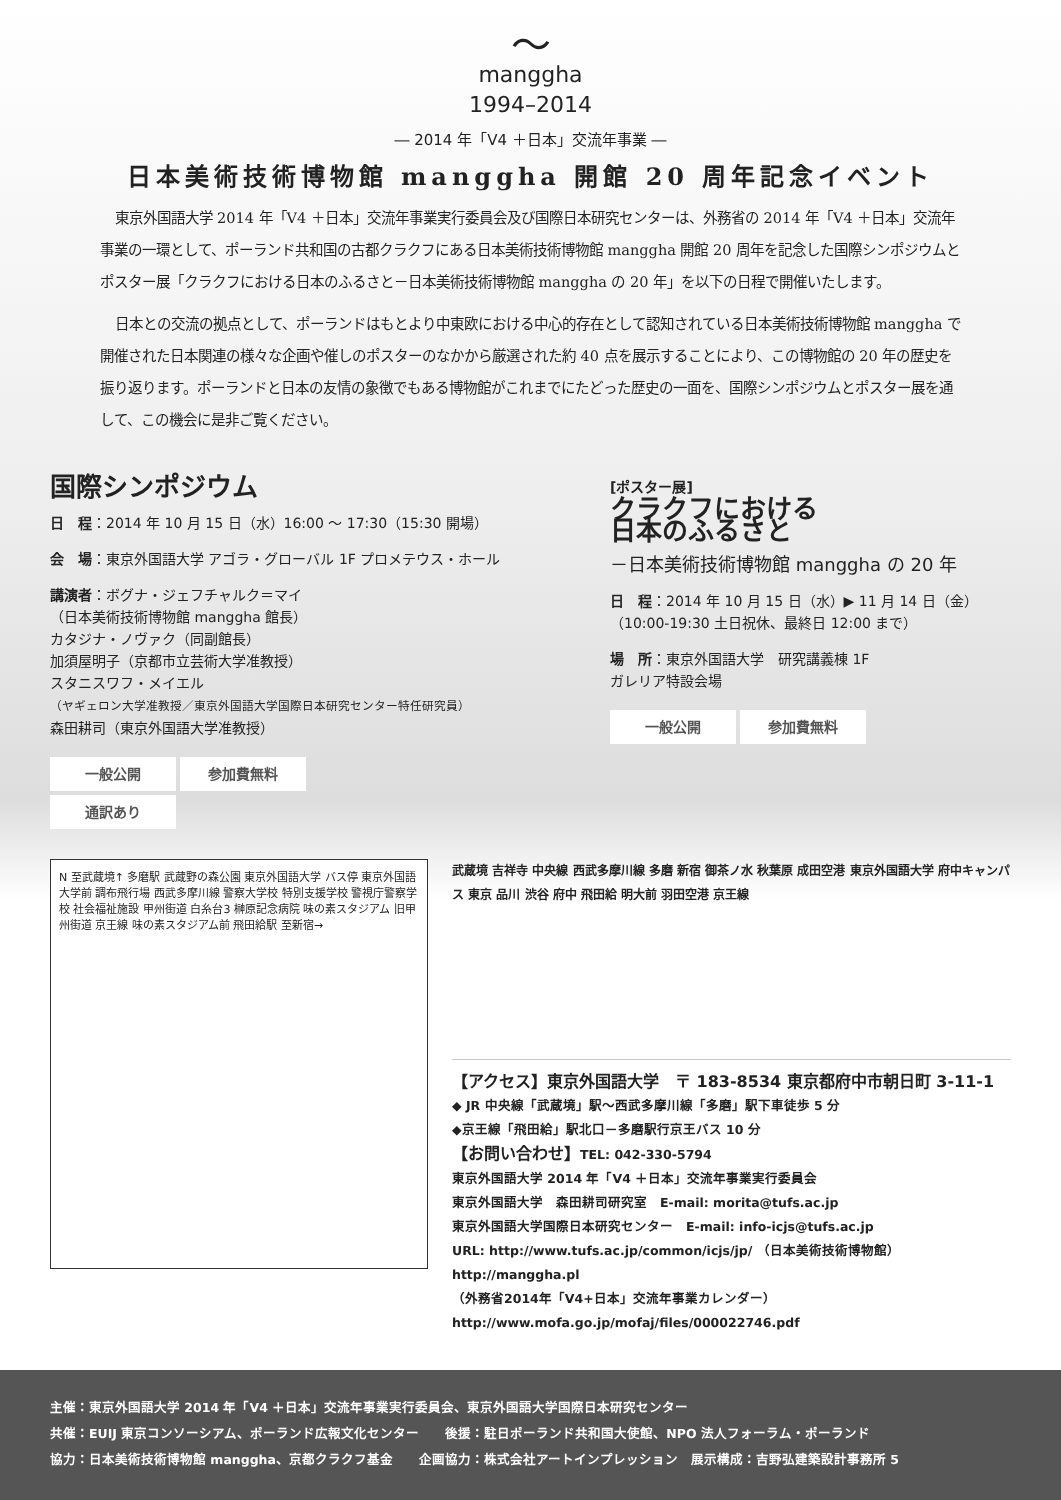〜
manggha
1994–2014
― 2014 年「V4 ＋日本」交流年事業 ―
日本美術技術博物館 manggha 開館 20 周年記念イベント
東京外国語大学 2014 年「V4 ＋日本」交流年事業実行委員会及び国際日本研究センターは、外務省の 2014 年「V4 ＋日本」交流年事業の一環として、ポーランド共和国の古都クラクフにある日本美術技術博物館 manggha 開館 20 周年を記念した国際シンポジウムとポスター展「クラクフにおける日本のふるさと－日本美術技術博物館 manggha の 20 年」を以下の日程で開催いたします。
日本との交流の拠点として、ポーランドはもとより中東欧における中心的存在として認知されている日本美術技術博物館 manggha で開催された日本関連の様々な企画や催しのポスターのなかから厳選された約 40 点を展示することにより、この博物館の 20 年の歴史を振り返ります。ポーランドと日本の友情の象徴でもある博物館がこれまでにたどった歴史の一面を、国際シンポジウムとポスター展を通して、この機会に是非ご覧ください。
国際シンポジウム
日　程：2014 年 10 月 15 日（水）16:00 ～ 17:30（15:30 開場）
会　場：東京外国語大学 アゴラ・グローバル 1F プロメテウス・ホール
講演者：ボグナ・ジェフチャルク＝マイ
（日本美術技術博物館 manggha 館長）
カタジナ・ノヴァク（同副館長）
加須屋明子（京都市立芸術大学准教授）
スタニスワフ・メイエル
（ヤギェロン大学准教授／東京外国語大学国際日本研究センター特任研究員）
森田耕司（東京外国語大学准教授）
一般公開 参加費無料
通訳あり
[ポスター展]
クラクフにおける
日本のふるさと
－日本美術技術博物館 manggha の 20 年
日　程：2014 年 10 月 15 日（水）▶ 11 月 14 日（金）
（10:00-19:30 土日祝休、最終日 12:00 まで）
場　所：東京外国語大学　研究講義棟 1F
ガレリア特設会場
一般公開 参加費無料
N 至武蔵境↑ 多磨駅 武蔵野の森公園 東京外国語大学 バス停 東京外国語大学前 調布飛行場 西武多摩川線 警察大学校 特別支援学校 警視庁警察学校 社会福祉施設 甲州街道 白糸台3 榊原記念病院 味の素スタジアム 旧甲州街道 京王線 味の素スタジアム前 飛田給駅 至新宿→
武蔵境 吉祥寺 中央線 西武多摩川線 多磨 新宿 御茶ノ水 秋葉原 成田空港 東京外国語大学 府中キャンパス 東京 品川 渋谷 府中 飛田給 明大前 羽田空港 京王線
【アクセス】東京外国語大学　〒 183-8534 東京都府中市朝日町 3-11-1
◆ JR 中央線「武蔵境」駅～西武多摩川線「多磨」駅下車徒歩 5 分
◆京王線「飛田給」駅北口－多磨駅行京王バス 10 分
【お問い合わせ】TEL: 042-330-5794
東京外国語大学 2014 年「V4 ＋日本」交流年事業実行委員会
東京外国語大学　森田耕司研究室　E-mail: morita@tufs.ac.jp
東京外国語大学国際日本研究センター　E-mail: info-icjs@tufs.ac.jp
URL: http://www.tufs.ac.jp/common/icjs/jp/ （日本美術技術博物館）http://manggha.pl
（外務省2014年「V4+日本」交流年事業カレンダー）http://www.mofa.go.jp/mofaj/files/000022746.pdf
主催：東京外国語大学 2014 年「V4 ＋日本」交流年事業実行委員会、東京外国語大学国際日本研究センター
共催：EUIJ 東京コンソーシアム、ポーランド広報文化センター　　後援：駐日ポーランド共和国大使館、NPO 法人フォーラム・ポーランド
協力：日本美術技術博物館 manggha、京都クラクフ基金　　企画協力：株式会社アートインプレッション　展示構成：吉野弘建築設計事務所 5